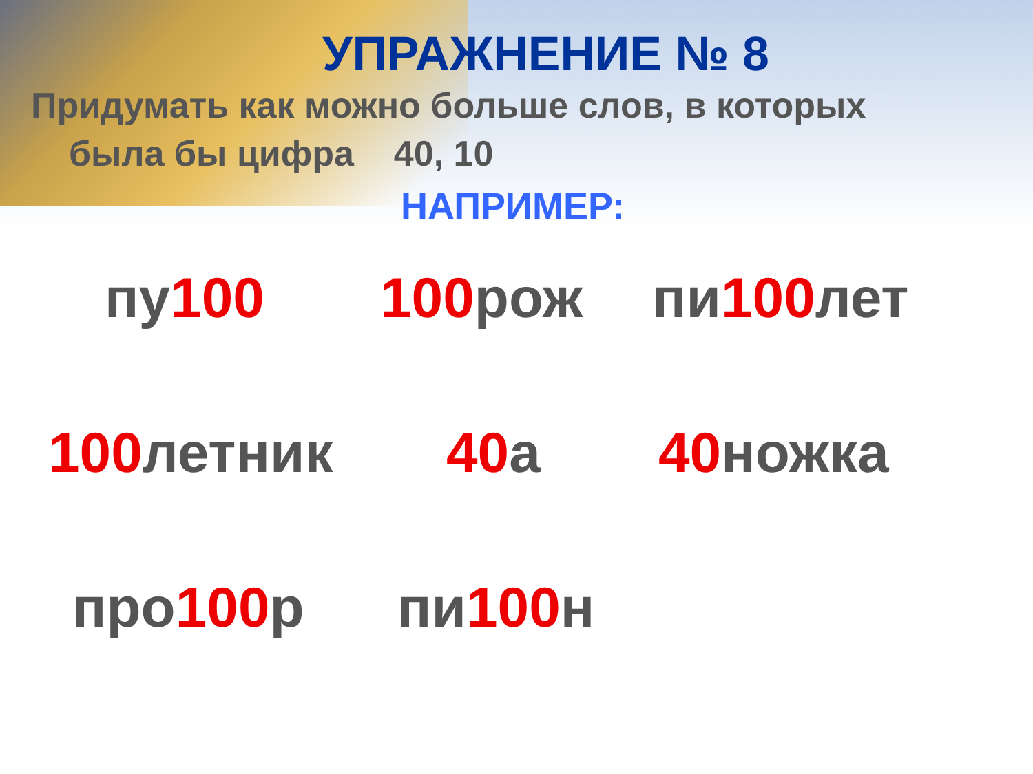УПРАЖНЕНИЕ № 8
Придумать как можно больше слов, в которых
была бы цифра 40, 10
НАПРИМЕР:
пу100 100рож пи100лет
100летник 40а 40ножка
про100р пи100н